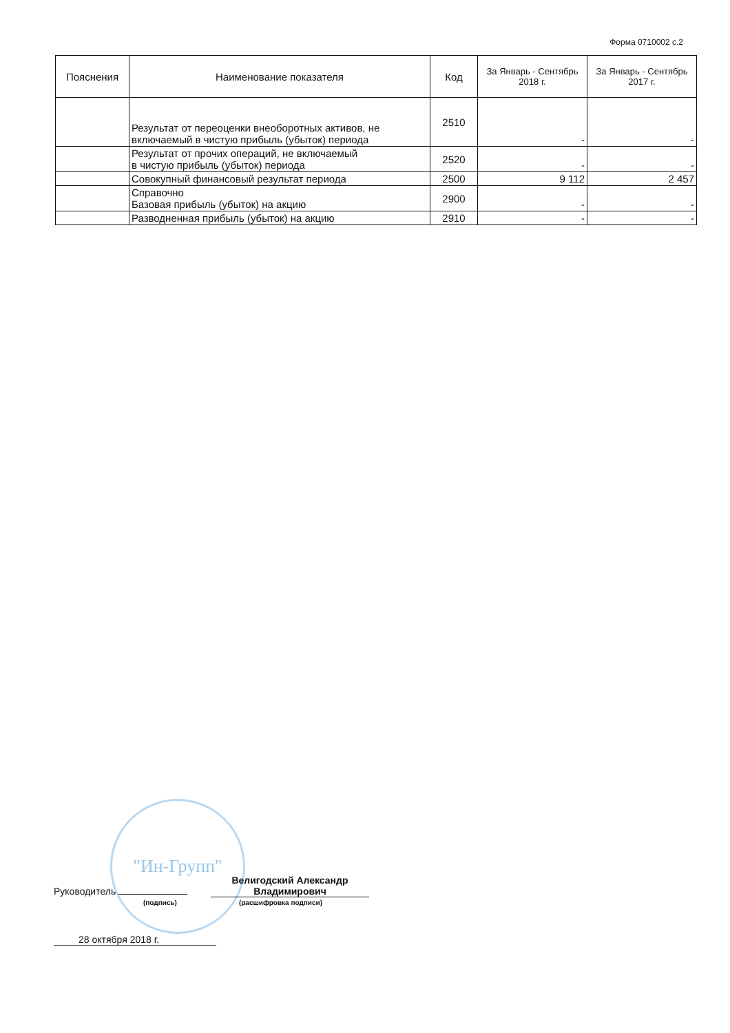Форма 0710002 с.2
| Пояснения | Наименование показателя | Код | За Январь - Сентябрь 2018 г. | За Январь - Сентябрь 2017 г. |
| --- | --- | --- | --- | --- |
| | Результат от переоценки внеоборотных активов, не включаемый в чистую прибыль (убыток) периода | 2510 | - | - |
| | Результат от прочих операций, не включаемый в чистую прибыль (убыток) периода | 2520 | - | - |
| | Совокупный финансовый результат периода | 2500 | 9 112 | 2 457 |
| | Справочно Базовая прибыль (убыток) на акцию | 2900 | - | - |
| | Разводненная прибыль (убыток) на акцию | 2910 | - | - |
"Ин-Групп"
Руководитель Велигодский Александр Владимирович
(подпись) (расшифровка подписи)
28 октября 2018 г.